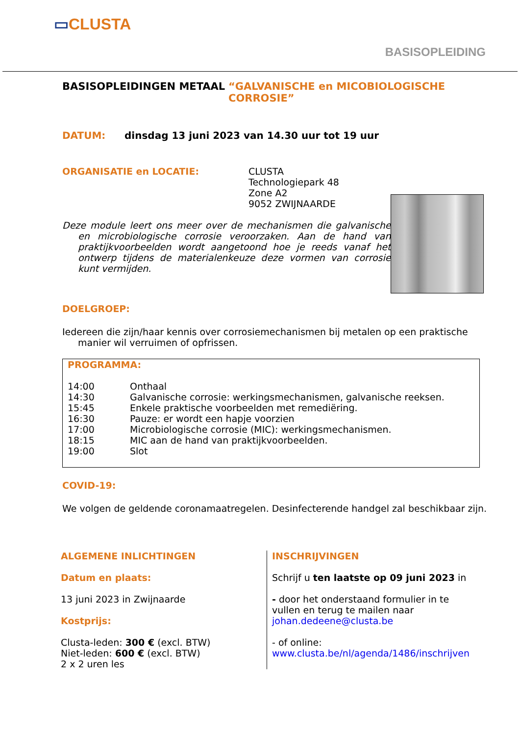▭CLUSTA
BASISOPLEIDING
BASISOPLEIDINGEN METAAL “GALVANISCHE en MICOBIOLOGISCHE CORROSIE”
DATUM: dinsdag 13 juni 2023 van 14.30 uur tot 19 uur
ORGANISATIE en LOCATIE: CLUSTA
Technologiepark 48
Zone A2
9052 ZWIJNAARDE
Deze module leert ons meer over de mechanismen die galvanische en microbiologische corrosie veroorzaken. Aan de hand van praktijkvoorbeelden wordt aangetoond hoe je reeds vanaf het ontwerp tijdens de materialenkeuze deze vormen van corrosie kunt vermijden.
DOELGROEP:
Iedereen die zijn/haar kennis over corrosiemechanismen bij metalen op een praktische manier wil verruimen of opfrissen.
PROGRAMMA:
14:00 Onthaal 14:30 Galvanische corrosie: werkingsmechanismen, galvanische reeksen. 15:45 Enkele praktische voorbeelden met remediëring. 16:30 Pauze: er wordt een hapje voorzien 17:00 Microbiologische corrosie (MIC): werkingsmechanismen. 18:15 MIC aan de hand van praktijkvoorbeelden. 19:00 Slot
COVID-19:
We volgen de geldende coronamaatregelen. Desinfecterende handgel zal beschikbaar zijn.
ALGEMENE INLICHTINGEN
Datum en plaats:
13 juni 2023 in Zwijnaarde
Kostprijs:
Clusta-leden: 300 € (excl. BTW)
Niet-leden: 600 € (excl. BTW)
2 x 2 uren les
INSCHRIJVINGEN
Schrijf u ten laatste op 09 juni 2023 in
- door het onderstaand formulier in te
vullen en terug te mailen naar
johan.dedeene@clusta.be
- of online:
www.clusta.be/nl/agenda/1486/inschrijven